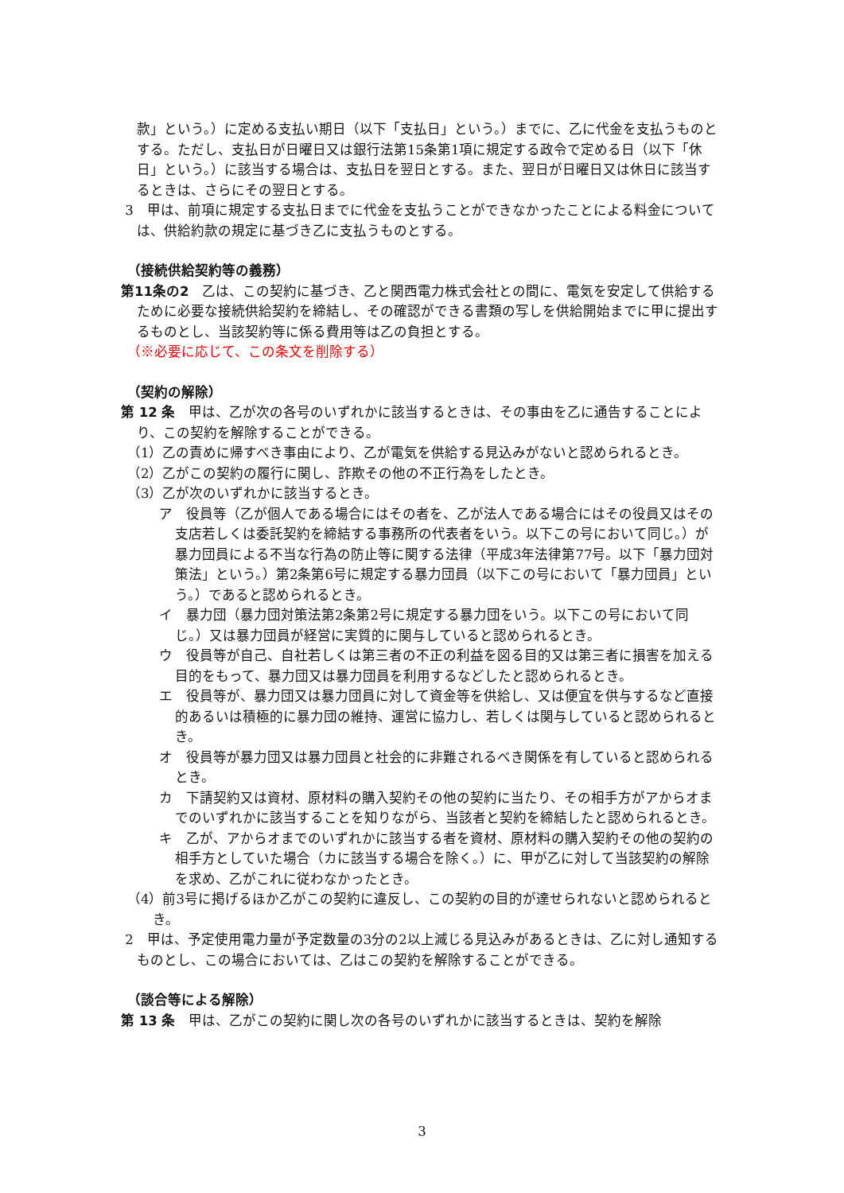款」という。）に定める支払い期日（以下「支払日」という。）までに、乙に代金を支払うものとする。ただし、支払日が日曜日又は銀行法第15条第1項に規定する政令で定める日（以下「休日」という。）に該当する場合は、支払日を翌日とする。また、翌日が日曜日又は休日に該当するときは、さらにその翌日とする。
3　甲は、前項に規定する支払日までに代金を支払うことができなかったことによる料金については、供給約款の規定に基づき乙に支払うものとする。
（接続供給契約等の義務）
第11条の2　乙は、この契約に基づき、乙と関西電力株式会社との間に、電気を安定して供給するために必要な接続供給契約を締結し、その確認ができる書類の写しを供給開始までに甲に提出するものとし、当該契約等に係る費用等は乙の負担とする。
（※必要に応じて、この条文を削除する）
（契約の解除）
第 12 条　甲は、乙が次の各号のいずれかに該当するときは、その事由を乙に通告することにより、この契約を解除することができる。
（1）乙の責めに帰すべき事由により、乙が電気を供給する見込みがないと認められるとき。
（2）乙がこの契約の履行に関し、詐欺その他の不正行為をしたとき。
（3）乙が次のいずれかに該当するとき。
ア　役員等（乙が個人である場合にはその者を、乙が法人である場合にはその役員又はその支店若しくは委託契約を締結する事務所の代表者をいう。以下この号において同じ。）が暴力団員による不当な行為の防止等に関する法律（平成3年法律第77号。以下「暴力団対策法」という。）第2条第6号に規定する暴力団員（以下この号において「暴力団員」という。）であると認められるとき。
イ　暴力団（暴力団対策法第2条第2号に規定する暴力団をいう。以下この号において同じ。）又は暴力団員が経営に実質的に関与していると認められるとき。
ウ　役員等が自己、自社若しくは第三者の不正の利益を図る目的又は第三者に損害を加える目的をもって、暴力団又は暴力団員を利用するなどしたと認められるとき。
エ　役員等が、暴力団又は暴力団員に対して資金等を供給し、又は便宜を供与するなど直接的あるいは積極的に暴力団の維持、運営に協力し、若しくは関与していると認められるとき。
オ　役員等が暴力団又は暴力団員と社会的に非難されるべき関係を有していると認められるとき。
カ　下請契約又は資材、原材料の購入契約その他の契約に当たり、その相手方がアからオまでのいずれかに該当することを知りながら、当該者と契約を締結したと認められるとき。
キ　乙が、アからオまでのいずれかに該当する者を資材、原材料の購入契約その他の契約の相手方としていた場合（カに該当する場合を除く。）に、甲が乙に対して当該契約の解除を求め、乙がこれに従わなかったとき。
（4）前3号に掲げるほか乙がこの契約に違反し、この契約の目的が達せられないと認められるとき。
2　甲は、予定使用電力量が予定数量の3分の2以上減じる見込みがあるときは、乙に対し通知するものとし、この場合においては、乙はこの契約を解除することができる。
（談合等による解除）
第 13 条　甲は、乙がこの契約に関し次の各号のいずれかに該当するときは、契約を解除
3